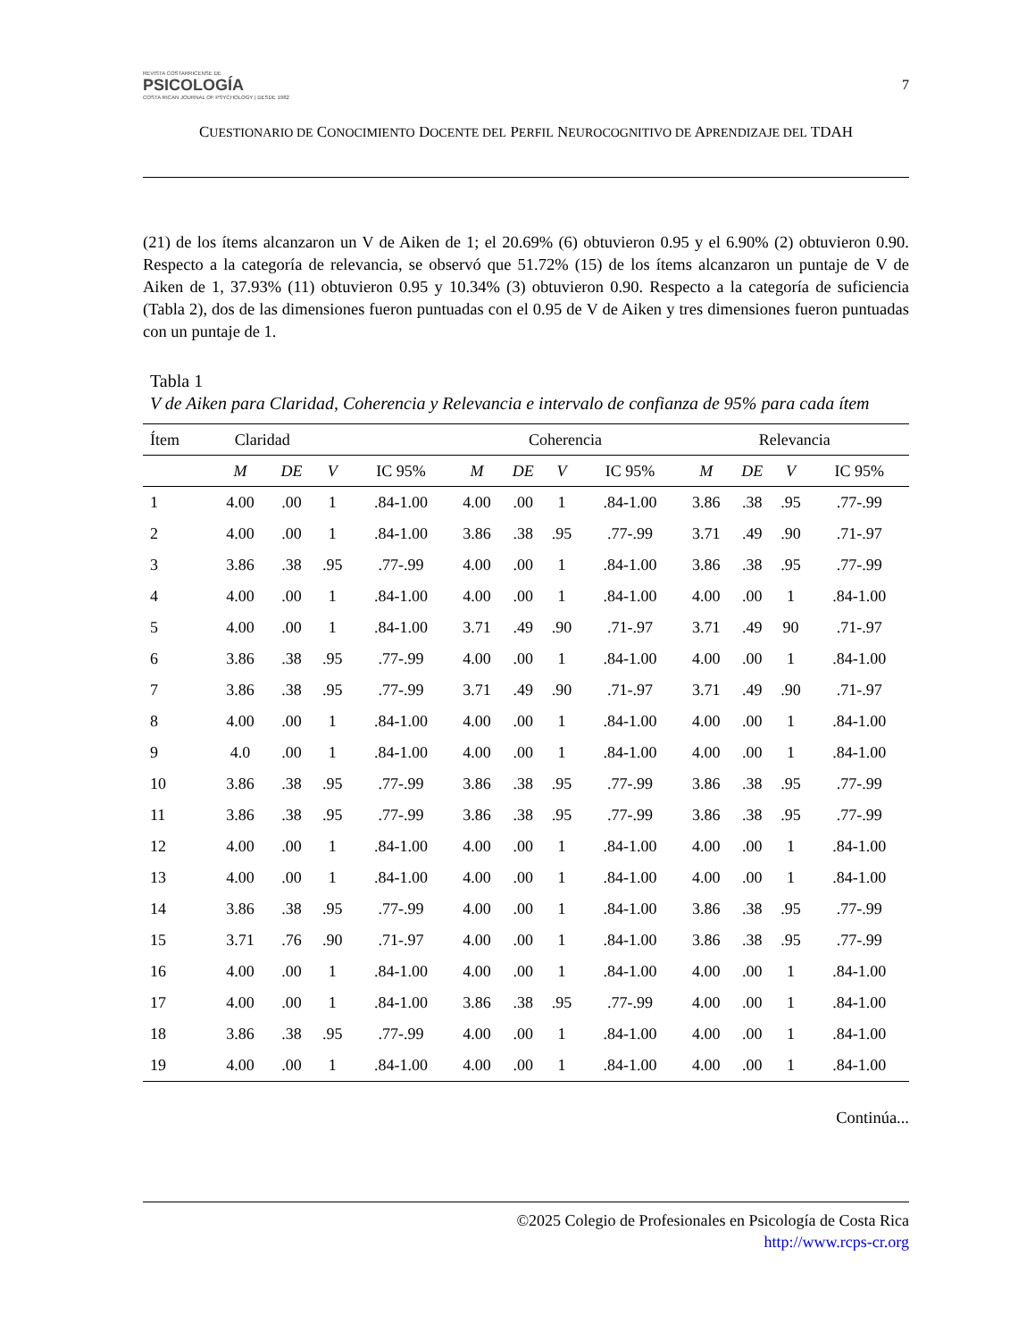REVISTA COSTARRICENSE DE
PSICOLOGÍA
COSTA RICAN JOURNAL OF PSYCHOLOGY | DESDE 1982
7
CUESTIONARIO DE CONOCIMIENTO DOCENTE DEL PERFIL NEUROCOGNITIVO DE APRENDIZAJE DEL TDAH
(21) de los ítems alcanzaron un V de Aiken de 1; el 20.69% (6) obtuvieron 0.95 y el 6.90% (2) obtuvieron 0.90. Respecto a la categoría de relevancia, se observó que 51.72% (15) de los ítems alcanzaron un puntaje de V de Aiken de 1, 37.93% (11) obtuvieron 0.95 y 10.34% (3) obtuvieron 0.90. Respecto a la categoría de suficiencia (Tabla 2), dos de las dimensiones fueron puntuadas con el 0.95 de V de Aiken y tres dimensiones fueron puntuadas con un puntaje de 1.
Tabla 1
V de Aiken para Claridad, Coherencia y Relevancia e intervalo de confianza de 95% para cada ítem
| Ítem | Claridad | | | | Coherencia | | | | Relevancia | | | |
| --- | --- | --- | --- | --- | --- | --- | --- | --- | --- | --- | --- | --- |
| | M | DE | V | IC 95% | M | DE | V | IC 95% | M | DE | V | IC 95% |
| 1 | 4.00 | .00 | 1 | .84-1.00 | 4.00 | .00 | 1 | .84-1.00 | 3.86 | .38 | .95 | .77-.99 |
| 2 | 4.00 | .00 | 1 | .84-1.00 | 3.86 | .38 | .95 | .77-.99 | 3.71 | .49 | .90 | .71-.97 |
| 3 | 3.86 | .38 | .95 | .77-.99 | 4.00 | .00 | 1 | .84-1.00 | 3.86 | .38 | .95 | .77-.99 |
| 4 | 4.00 | .00 | 1 | .84-1.00 | 4.00 | .00 | 1 | .84-1.00 | 4.00 | .00 | 1 | .84-1.00 |
| 5 | 4.00 | .00 | 1 | .84-1.00 | 3.71 | .49 | .90 | .71-.97 | 3.71 | .49 | 90 | .71-.97 |
| 6 | 3.86 | .38 | .95 | .77-.99 | 4.00 | .00 | 1 | .84-1.00 | 4.00 | .00 | 1 | .84-1.00 |
| 7 | 3.86 | .38 | .95 | .77-.99 | 3.71 | .49 | .90 | .71-.97 | 3.71 | .49 | .90 | .71-.97 |
| 8 | 4.00 | .00 | 1 | .84-1.00 | 4.00 | .00 | 1 | .84-1.00 | 4.00 | .00 | 1 | .84-1.00 |
| 9 | 4.0 | .00 | 1 | .84-1.00 | 4.00 | .00 | 1 | .84-1.00 | 4.00 | .00 | 1 | .84-1.00 |
| 10 | 3.86 | .38 | .95 | .77-.99 | 3.86 | .38 | .95 | .77-.99 | 3.86 | .38 | .95 | .77-.99 |
| 11 | 3.86 | .38 | .95 | .77-.99 | 3.86 | .38 | .95 | .77-.99 | 3.86 | .38 | .95 | .77-.99 |
| 12 | 4.00 | .00 | 1 | .84-1.00 | 4.00 | .00 | 1 | .84-1.00 | 4.00 | .00 | 1 | .84-1.00 |
| 13 | 4.00 | .00 | 1 | .84-1.00 | 4.00 | .00 | 1 | .84-1.00 | 4.00 | .00 | 1 | .84-1.00 |
| 14 | 3.86 | .38 | .95 | .77-.99 | 4.00 | .00 | 1 | .84-1.00 | 3.86 | .38 | .95 | .77-.99 |
| 15 | 3.71 | .76 | .90 | .71-.97 | 4.00 | .00 | 1 | .84-1.00 | 3.86 | .38 | .95 | .77-.99 |
| 16 | 4.00 | .00 | 1 | .84-1.00 | 4.00 | .00 | 1 | .84-1.00 | 4.00 | .00 | 1 | .84-1.00 |
| 17 | 4.00 | .00 | 1 | .84-1.00 | 3.86 | .38 | .95 | .77-.99 | 4.00 | .00 | 1 | .84-1.00 |
| 18 | 3.86 | .38 | .95 | .77-.99 | 4.00 | .00 | 1 | .84-1.00 | 4.00 | .00 | 1 | .84-1.00 |
| 19 | 4.00 | .00 | 1 | .84-1.00 | 4.00 | .00 | 1 | .84-1.00 | 4.00 | .00 | 1 | .84-1.00 |
Continúa...
©2025 Colegio de Profesionales en Psicología de Costa Rica
http://www.rcps-cr.org